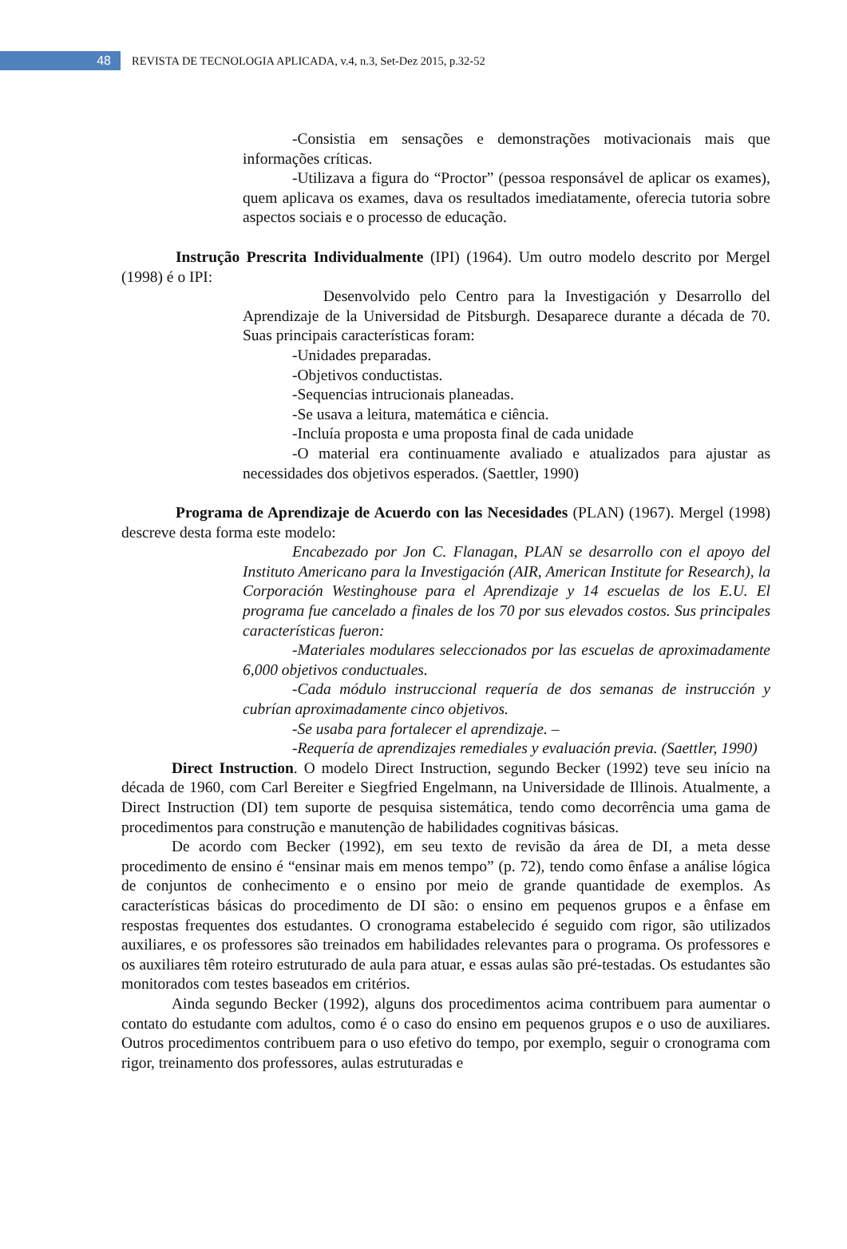48
REVISTA DE TECNOLOGIA APLICADA, v.4, n.3, Set-Dez 2015, p.32-52
-Consistia em sensações e demonstrações motivacionais mais que informações críticas.
-Utilizava a figura do “Proctor” (pessoa responsável de aplicar os exames), quem aplicava os exames, dava os resultados imediatamente, oferecia tutoria sobre aspectos sociais e o processo de educação.
Instrução Prescrita Individualmente (IPI) (1964). Um outro modelo descrito por Mergel (1998) é o IPI:
Desenvolvido pelo Centro para la Investigación y Desarrollo del Aprendizaje de la Universidad de Pitsburgh. Desaparece durante a década de 70. Suas principais características foram:
-Unidades preparadas.
-Objetivos conductistas.
-Sequencias intrucionais planeadas.
-Se usava a leitura, matemática e ciência.
-Incluía proposta e uma proposta final de cada unidade
-O material era continuamente avaliado e atualizados para ajustar as necessidades dos objetivos esperados. (Saettler, 1990)
Programa de Aprendizaje de Acuerdo con las Necesidades (PLAN) (1967). Mergel (1998) descreve desta forma este modelo:
Encabezado por Jon C. Flanagan, PLAN se desarrollo con el apoyo del Instituto Americano para la Investigación (AIR, American Institute for Research), la Corporación Westinghouse para el Aprendizaje y 14 escuelas de los E.U. El programa fue cancelado a finales de los 70 por sus elevados costos. Sus principales características fueron:
-Materiales modulares seleccionados por las escuelas de aproximadamente 6,000 objetivos conductuales.
-Cada módulo instruccional requería de dos semanas de instrucción y cubrían aproximadamente cinco objetivos.
-Se usaba para fortalecer el aprendizaje. –
-Requería de aprendizajes remediales y evaluación previa. (Saettler, 1990)
Direct Instruction. O modelo Direct Instruction, segundo Becker (1992) teve seu início na década de 1960, com Carl Bereiter e Siegfried Engelmann, na Universidade de Illinois. Atualmente, a Direct Instruction (DI) tem suporte de pesquisa sistemática, tendo como decorrência uma gama de procedimentos para construção e manutenção de habilidades cognitivas básicas.
De acordo com Becker (1992), em seu texto de revisão da área de DI, a meta desse procedimento de ensino é “ensinar mais em menos tempo” (p. 72), tendo como ênfase a análise lógica de conjuntos de conhecimento e o ensino por meio de grande quantidade de exemplos. As características básicas do procedimento de DI são: o ensino em pequenos grupos e a ênfase em respostas frequentes dos estudantes. O cronograma estabelecido é seguido com rigor, são utilizados auxiliares, e os professores são treinados em habilidades relevantes para o programa. Os professores e os auxiliares têm roteiro estruturado de aula para atuar, e essas aulas são pré-testadas. Os estudantes são monitorados com testes baseados em critérios.
Ainda segundo Becker (1992), alguns dos procedimentos acima contribuem para aumentar o contato do estudante com adultos, como é o caso do ensino em pequenos grupos e o uso de auxiliares. Outros procedimentos contribuem para o uso efetivo do tempo, por exemplo, seguir o cronograma com rigor, treinamento dos professores, aulas estruturadas e